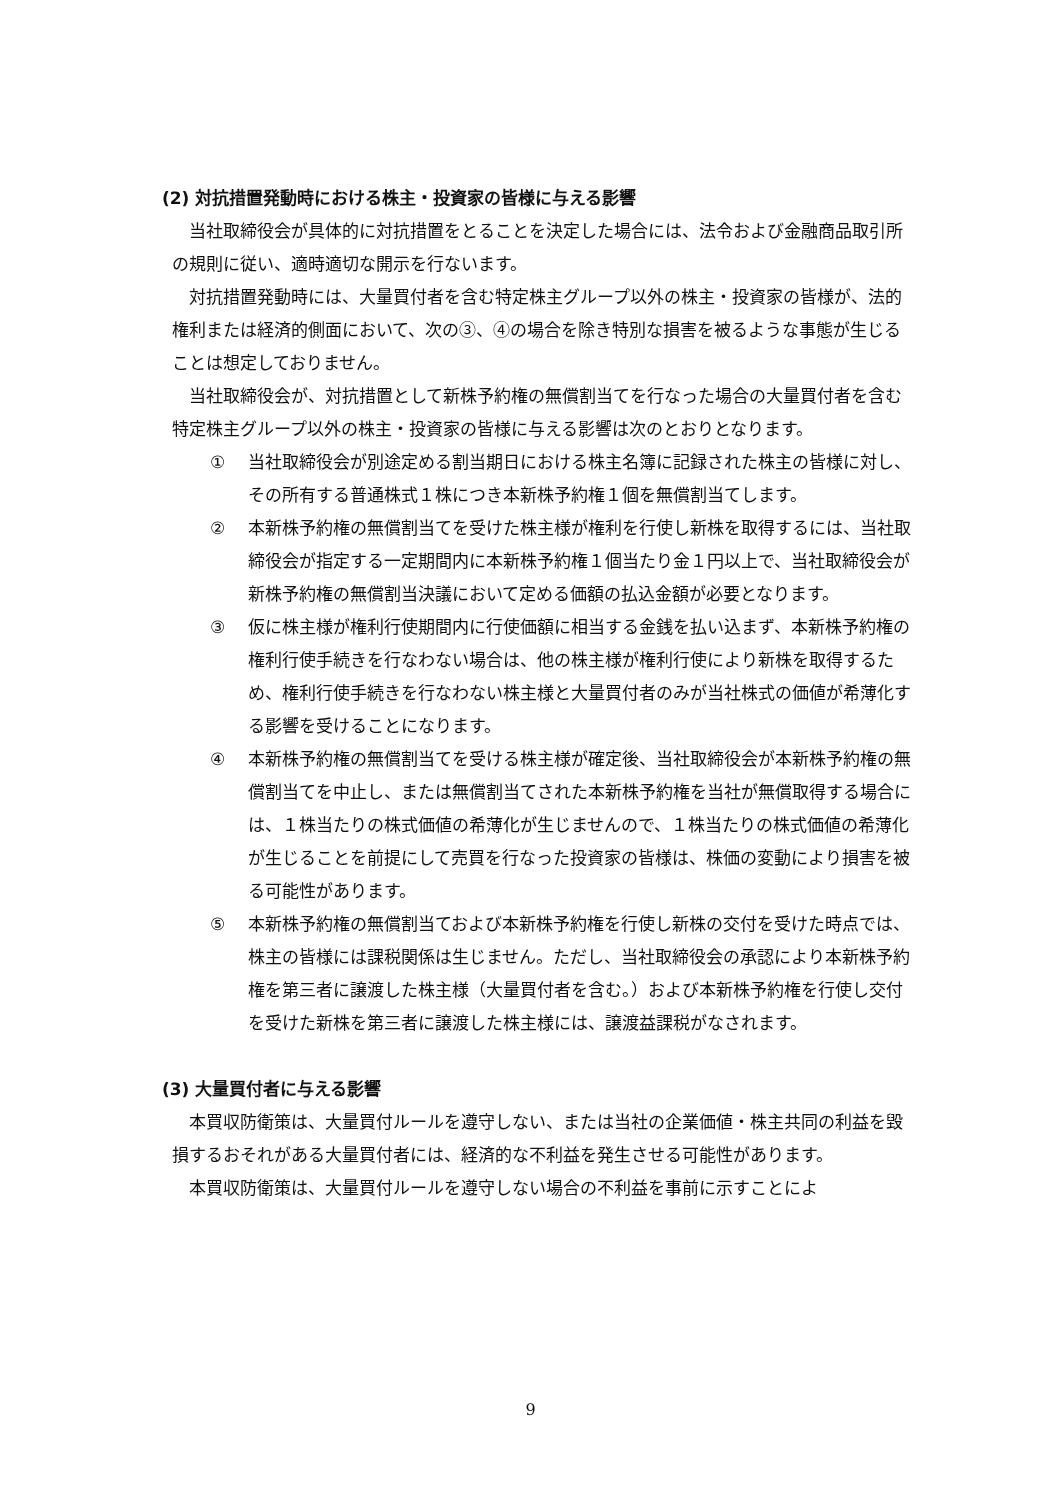(2) 対抗措置発動時における株主・投資家の皆様に与える影響
当社取締役会が具体的に対抗措置をとることを決定した場合には、法令および金融商品取引所の規則に従い、適時適切な開示を行ないます。
対抗措置発動時には、大量買付者を含む特定株主グループ以外の株主・投資家の皆様が、法的権利または経済的側面において、次の③、④の場合を除き特別な損害を被るような事態が生じることは想定しておりません。
当社取締役会が、対抗措置として新株予約権の無償割当てを行なった場合の大量買付者を含む特定株主グループ以外の株主・投資家の皆様に与える影響は次のとおりとなります。
① 当社取締役会が別途定める割当期日における株主名簿に記録された株主の皆様に対し、その所有する普通株式１株につき本新株予約権１個を無償割当てします。
② 本新株予約権の無償割当てを受けた株主様が権利を行使し新株を取得するには、当社取締役会が指定する一定期間内に本新株予約権１個当たり金１円以上で、当社取締役会が新株予約権の無償割当決議において定める価額の払込金額が必要となります。
③ 仮に株主様が権利行使期間内に行使価額に相当する金銭を払い込まず、本新株予約権の権利行使手続きを行なわない場合は、他の株主様が権利行使により新株を取得するため、権利行使手続きを行なわない株主様と大量買付者のみが当社株式の価値が希薄化する影響を受けることになります。
④ 本新株予約権の無償割当てを受ける株主様が確定後、当社取締役会が本新株予約権の無償割当てを中止し、または無償割当てされた本新株予約権を当社が無償取得する場合には、１株当たりの株式価値の希薄化が生じませんので、１株当たりの株式価値の希薄化が生じることを前提にして売買を行なった投資家の皆様は、株価の変動により損害を被る可能性があります。
⑤ 本新株予約権の無償割当ておよび本新株予約権を行使し新株の交付を受けた時点では、株主の皆様には課税関係は生じません。ただし、当社取締役会の承認により本新株予約権を第三者に譲渡した株主様（大量買付者を含む。）および本新株予約権を行使し交付を受けた新株を第三者に譲渡した株主様には、譲渡益課税がなされます。
(3) 大量買付者に与える影響
本買収防衛策は、大量買付ルールを遵守しない、または当社の企業価値・株主共同の利益を毀損するおそれがある大量買付者には、経済的な不利益を発生させる可能性があります。
本買収防衛策は、大量買付ルールを遵守しない場合の不利益を事前に示すことによ
9